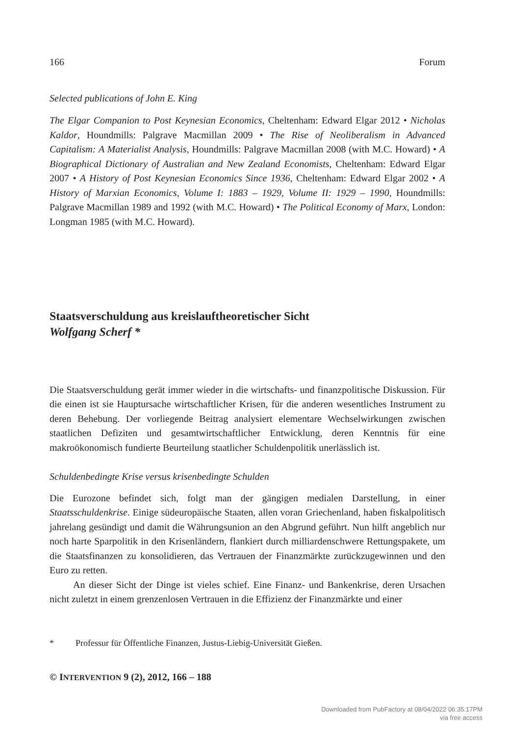166 Forum
Selected publications of John E. King
The Elgar Companion to Post Keynesian Economics, Cheltenham: Edward Elgar 2012 • Nicholas Kaldor, Houndmills: Palgrave Macmillan 2009 • The Rise of Neoliberalism in Advanced Capitalism: A Materialist Analysis, Houndmills: Palgrave Macmillan 2008 (with M.C. Howard) • A Biographical Dictionary of Australian and New Zealand Economists, Cheltenham: Edward Elgar 2007 • A History of Post Keynesian Economics Since 1936, Cheltenham: Edward Elgar 2002 • A History of Marxian Economics, Volume I: 1883 – 1929, Volume II: 1929 – 1990, Houndmills: Palgrave Macmillan 1989 and 1992 (with M.C. Howard) • The Political Economy of Marx, London: Longman 1985 (with M.C. Howard).
Staatsverschuldung aus kreislauftheoretischer Sicht
Wolfgang Scherf *
Die Staatsverschuldung gerät immer wieder in die wirtschafts- und finanzpolitische Diskussion. Für die einen ist sie Hauptursache wirtschaftlicher Krisen, für die anderen wesentliches Instrument zu deren Behebung. Der vorliegende Beitrag analysiert elementare Wechselwirkungen zwischen staatlichen Defiziten und gesamtwirtschaftlicher Entwicklung, deren Kenntnis für eine makroökonomisch fundierte Beurteilung staatlicher Schuldenpolitik unerlässlich ist.
Schuldenbedingte Krise versus krisenbedingte Schulden
Die Eurozone befindet sich, folgt man der gängigen medialen Darstellung, in einer Staatsschuldenkrise. Einige südeuropäische Staaten, allen voran Griechenland, haben fiskalpolitisch jahrelang gesündigt und damit die Währungsunion an den Abgrund geführt. Nun hilft angeblich nur noch harte Sparpolitik in den Krisenländern, flankiert durch milliardenschwere Rettungspakete, um die Staatsfinanzen zu konsolidieren, das Vertrauen der Finanzmärkte zurückzugewinnen und den Euro zu retten.
An dieser Sicht der Dinge ist vieles schief. Eine Finanz- und Bankenkrise, deren Ursachen nicht zuletzt in einem grenzenlosen Vertrauen in die Effizienz der Finanzmärkte und einer
* Professur für Öffentliche Finanzen, Justus-Liebig-Universität Gießen.
© INTERVENTION 9 (2), 2012, 166 – 188
Downloaded from PubFactory at 08/04/2022 06:35:17PM
via free access